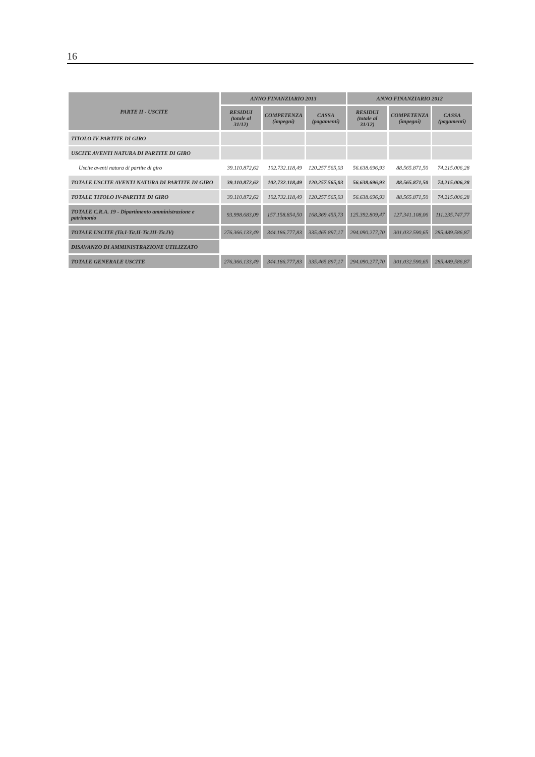16
| PARTE II - USCITE | ANNO FINANZIARIO 2013 | | | ANNO FINANZIARIO 2012 | | |
| --- | --- | --- | --- | --- | --- | --- |
| | RESIDUI (totale al 31/12) | COMPETENZA (impegni) | CASSA (pagamenti) | RESIDUI (totale al 31/12) | COMPETENZA (impegni) | CASSA (pagamenti) |
| TITOLO IV-PARTITE DI GIRO | | | | | | |
| USCITE AVENTI NATURA DI PARTITE DI GIRO | | | | | | |
| Uscite aventi natura di partite di giro | 39.110.872,62 | 102.732.118,49 | 120.257.565,03 | 56.638.696,93 | 88.565.871,50 | 74.215.006,28 |
| TOTALE USCITE AVENTI NATURA DI PARTITE DI GIRO | 39.110.872,62 | 102.732.118,49 | 120.257.565,03 | 56.638.696,93 | 88.565.871,50 | 74.215.006,28 |
| TOTALE TITOLO IV-PARTITE DI GIRO | 39.110.872,62 | 102.732.118,49 | 120.257.565,03 | 56.638.696,93 | 88.565.871,50 | 74.215.006,28 |
| TOTALE C.R.A. 19 - Dipartimento amministrazione e patrimonio | 93.998.683,09 | 157.158.854,50 | 168.369.455,73 | 125.392.809,47 | 127.341.108,06 | 111.235.747,77 |
| TOTALE USCITE (Tit.I-Tit.II-Tit.III-Tit.IV) | 276.366.133,49 | 344.186.777,83 | 335.465.897,17 | 294.090.277,70 | 301.032.590,65 | 285.489.586,87 |
| DISAVANZO DI AMMINISTRAZIONE UTILIZZATO | | | | | | |
| TOTALE GENERALE USCITE | 276.366.133,49 | 344.186.777,83 | 335.465.897,17 | 294.090.277,70 | 301.032.590,65 | 285.489.586,87 |